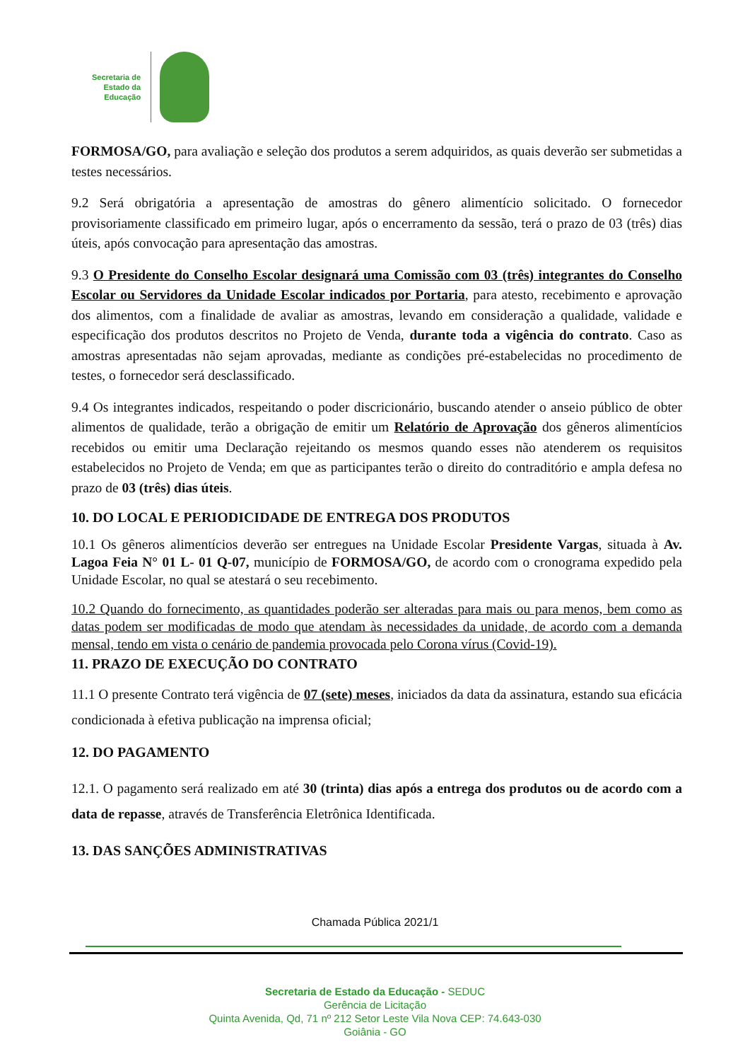Secretaria de
Estado da
Educação
FORMOSA/GO, para avaliação e seleção dos produtos a serem adquiridos, as quais deverão ser submetidas a testes necessários.
9.2 Será obrigatória a apresentação de amostras do gênero alimentício solicitado. O fornecedor provisoriamente classificado em primeiro lugar, após o encerramento da sessão, terá o prazo de 03 (três) dias úteis, após convocação para apresentação das amostras.
9.3 O Presidente do Conselho Escolar designará uma Comissão com 03 (três) integrantes do Conselho Escolar ou Servidores da Unidade Escolar indicados por Portaria, para atesto, recebimento e aprovação dos alimentos, com a finalidade de avaliar as amostras, levando em consideração a qualidade, validade e especificação dos produtos descritos no Projeto de Venda, durante toda a vigência do contrato. Caso as amostras apresentadas não sejam aprovadas, mediante as condições pré-estabelecidas no procedimento de testes, o fornecedor será desclassificado.
9.4 Os integrantes indicados, respeitando o poder discricionário, buscando atender o anseio público de obter alimentos de qualidade, terão a obrigação de emitir um Relatório de Aprovação dos gêneros alimentícios recebidos ou emitir uma Declaração rejeitando os mesmos quando esses não atenderem os requisitos estabelecidos no Projeto de Venda; em que as participantes terão o direito do contraditório e ampla defesa no prazo de 03 (três) dias úteis.
10. DO LOCAL E PERIODICIDADE DE ENTREGA DOS PRODUTOS
10.1 Os gêneros alimentícios deverão ser entregues na Unidade Escolar Presidente Vargas, situada à Av. Lagoa Feia N° 01 L- 01 Q-07, município de FORMOSA/GO, de acordo com o cronograma expedido pela Unidade Escolar, no qual se atestará o seu recebimento.
10.2 Quando do fornecimento, as quantidades poderão ser alteradas para mais ou para menos, bem como as datas podem ser modificadas de modo que atendam às necessidades da unidade, de acordo com a demanda mensal, tendo em vista o cenário de pandemia provocada pelo Corona vírus (Covid-19).
11. PRAZO DE EXECUÇÃO DO CONTRATO
11.1 O presente Contrato terá vigência de 07 (sete) meses, iniciados da data da assinatura, estando sua eficácia condicionada à efetiva publicação na imprensa oficial;
12. DO PAGAMENTO
12.1. O pagamento será realizado em até 30 (trinta) dias após a entrega dos produtos ou de acordo com a data de repasse, através de Transferência Eletrônica Identificada.
13. DAS SANÇÕES ADMINISTRATIVAS
Chamada Pública 2021/1
Secretaria de Estado da Educação - SEDUC
Gerência de Licitação
Quinta Avenida, Qd, 71 nº 212 Setor Leste Vila Nova CEP: 74.643-030
Goiânia - GO